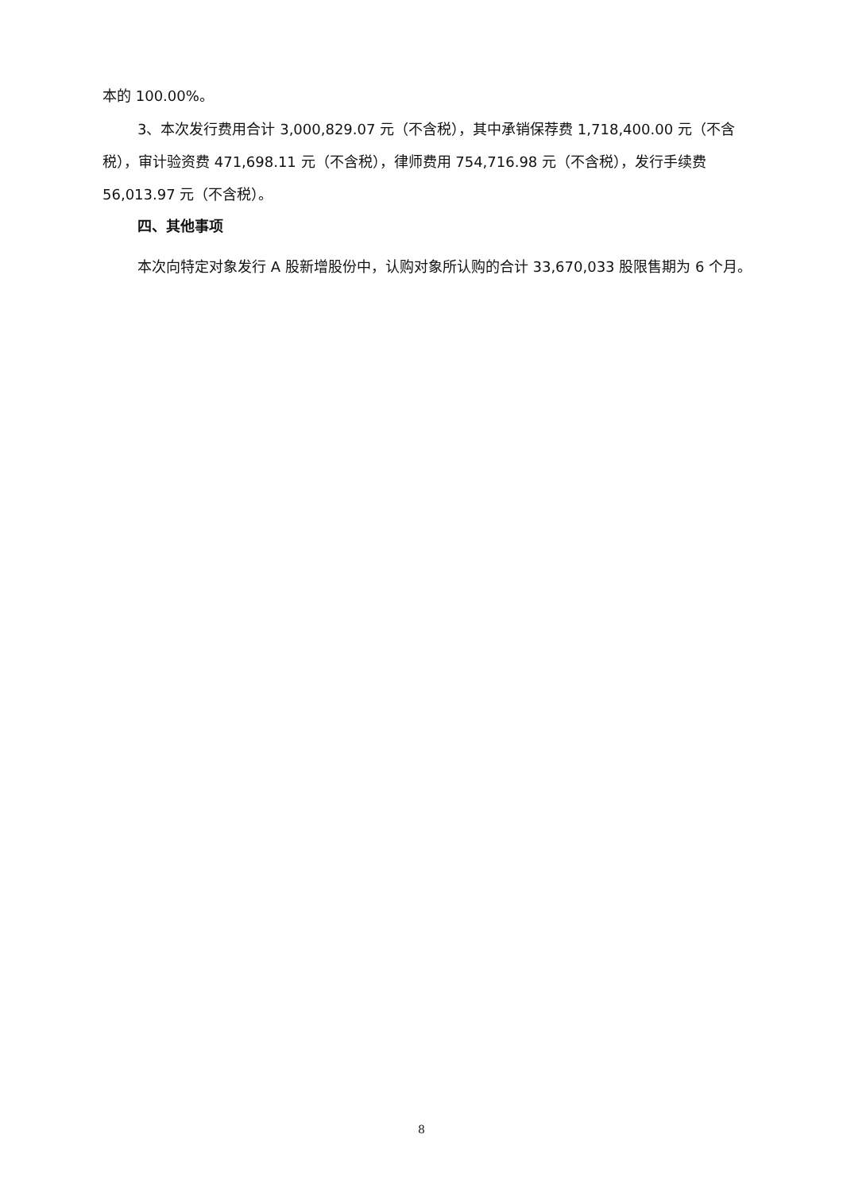本的 100.00%。
3、本次发行费用合计 3,000,829.07 元（不含税），其中承销保荐费 1,718,400.00 元（不含税），审计验资费 471,698.11 元（不含税），律师费用 754,716.98 元（不含税），发行手续费 56,013.97 元（不含税）。
四、其他事项
本次向特定对象发行 A 股新增股份中，认购对象所认购的合计 33,670,033 股限售期为 6 个月。
8